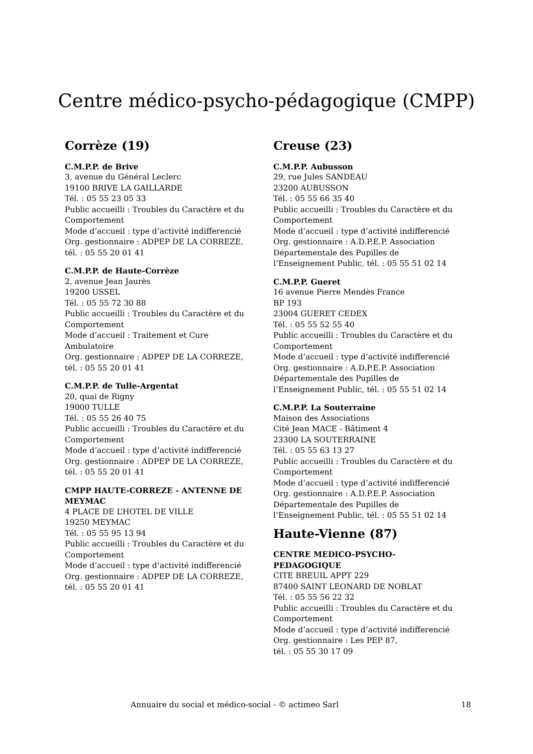Centre médico-psycho-pédagogique (CMPP)
Corrèze (19)
C.M.P.P. de Brive
3, avenue du Général Leclerc
19100 BRIVE LA GAILLARDE
Tél. : 05 55 23 05 33
Public accueilli : Troubles du Caractère et du Comportement
Mode d’accueil : type d’activité indifferencié
Org. gestionnaire : ADPEP DE LA CORREZE, tél. : 05 55 20 01 41
C.M.P.P. de Haute-Corrèze
2, avenue Jean Jaurès
19200 USSEL
Tél. : 05 55 72 30 88
Public accueilli : Troubles du Caractère et du Comportement
Mode d’accueil : Traitement et Cure Ambulatoire
Org. gestionnaire : ADPEP DE LA CORREZE, tél. : 05 55 20 01 41
C.M.P.P. de Tulle-Argentat
20, quai de Rigny
19000 TULLE
Tél. : 05 55 26 40 75
Public accueilli : Troubles du Caractère et du Comportement
Mode d’accueil : type d’activité indifferencié
Org. gestionnaire : ADPEP DE LA CORREZE, tél. : 05 55 20 01 41
CMPP HAUTE-CORREZE - ANTENNE DE MEYMAC
4 PLACE DE L’HOTEL DE VILLE
19250 MEYMAC
Tél. : 05 55 95 13 94
Public accueilli : Troubles du Caractère et du Comportement
Mode d’accueil : type d’activité indifferencié
Org. gestionnaire : ADPEP DE LA CORREZE, tél. : 05 55 20 01 41
Creuse (23)
C.M.P.P. Aubusson
29, rue Jules SANDEAU
23200 AUBUSSON
Tél. : 05 55 66 35 40
Public accueilli : Troubles du Caractère et du Comportement
Mode d’accueil : type d’activité indifferencié
Org. gestionnaire : A.D.P.E.P. Association Départementale des Pupilles de l’Enseignement Public, tél. : 05 55 51 02 14
C.M.P.P. Gueret
16 avenue Pierre Mendès France
BP 193
23004 GUERET CEDEX
Tél. : 05 55 52 55 40
Public accueilli : Troubles du Caractère et du Comportement
Mode d’accueil : type d’activité indifferencié
Org. gestionnaire : A.D.P.E.P. Association Départementale des Pupilles de l’Enseignement Public, tél. : 05 55 51 02 14
C.M.P.P. La Souterraine
Maison des Associations
Cité Jean MACE - Bâtiment 4
23300 LA SOUTERRAINE
Tél. : 05 55 63 13 27
Public accueilli : Troubles du Caractère et du Comportement
Mode d’accueil : type d’activité indifferencié
Org. gestionnaire : A.D.P.E.P. Association Départementale des Pupilles de l’Enseignement Public, tél. : 05 55 51 02 14
Haute-Vienne (87)
CENTRE MEDICO-PSYCHO-PEDAGOGIQUE
CITE BREUIL APPT 229
87400 SAINT LEONARD DE NOBLAT
Tél. : 05 55 56 22 32
Public accueilli : Troubles du Caractère et du Comportement
Mode d’accueil : type d’activité indifferencié
Org. gestionnaire : Les PEP 87,
tél. : 05 55 30 17 09
Annuaire du social et médico-social - © actimeo Sarl 18